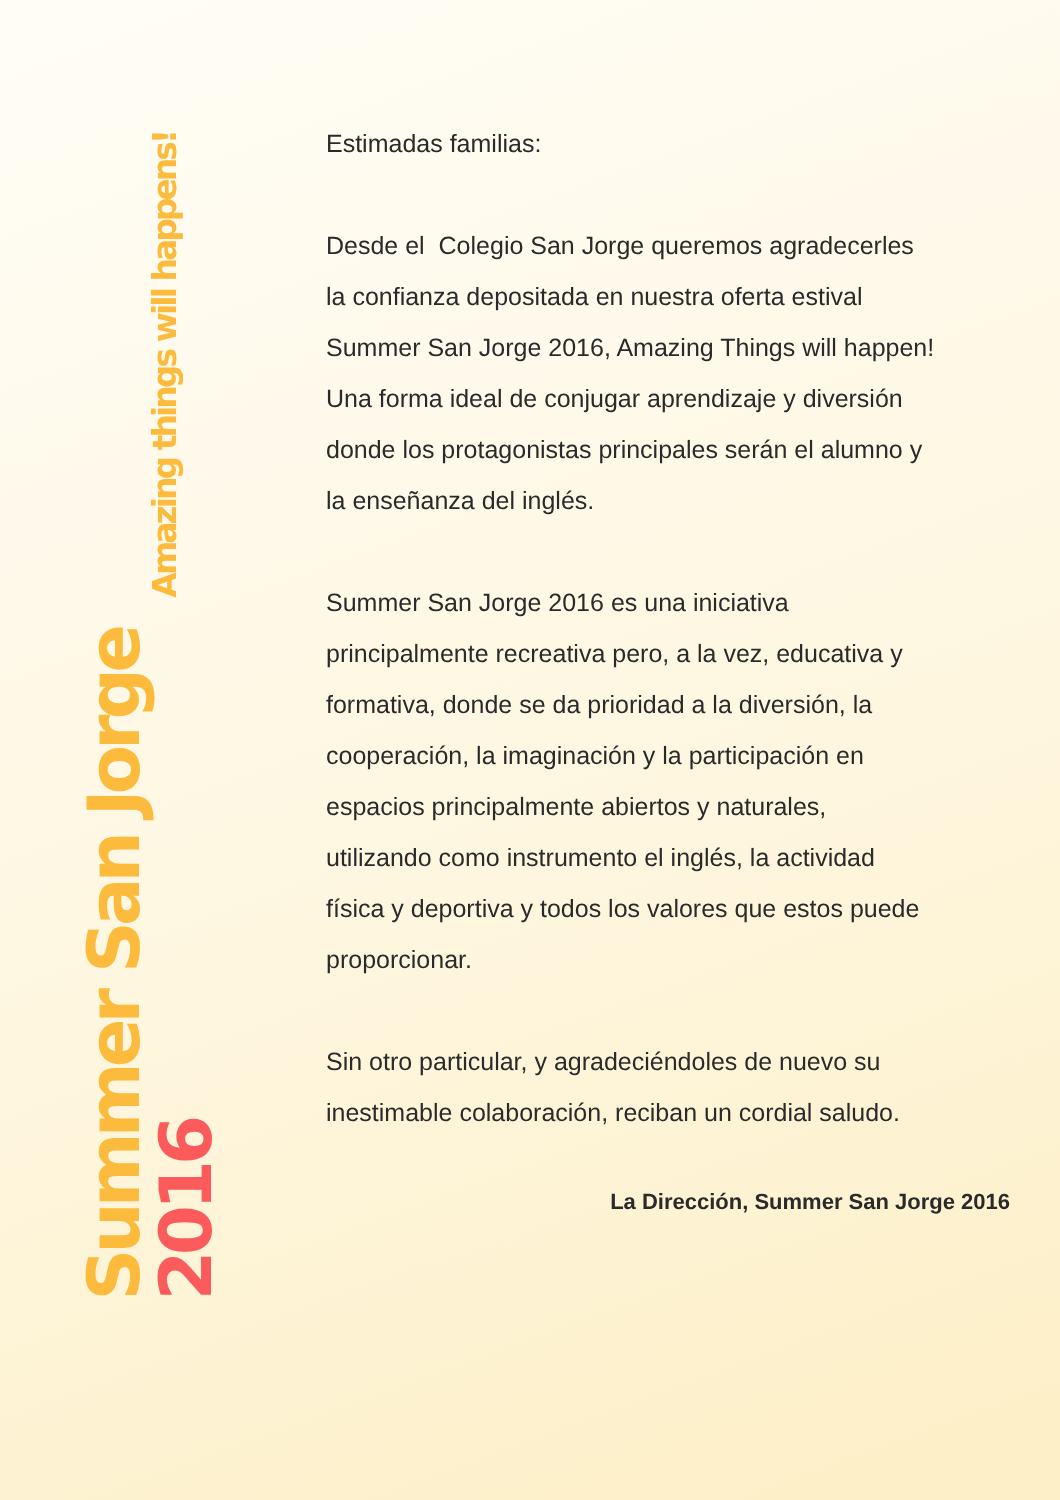Summer San Jorge 2016
Amazing things will happens!
Estimadas familias:
Desde el Colegio San Jorge queremos agradecerles la confianza depositada en nuestra oferta estival Summer San Jorge 2016, Amazing Things will happen! Una forma ideal de conjugar aprendizaje y diversión donde los protagonistas principales serán el alumno y la enseñanza del inglés.
Summer San Jorge 2016 es una iniciativa principalmente recreativa pero, a la vez, educativa y formativa, donde se da prioridad a la diversión, la cooperación, la imaginación y la participación en espacios principalmente abiertos y naturales, utilizando como instrumento el inglés, la actividad física y deportiva y todos los valores que estos puede proporcionar.
Sin otro particular, y agradeciéndoles de nuevo su inestimable colaboración, reciban un cordial saludo.
La Dirección, Summer San Jorge 2016